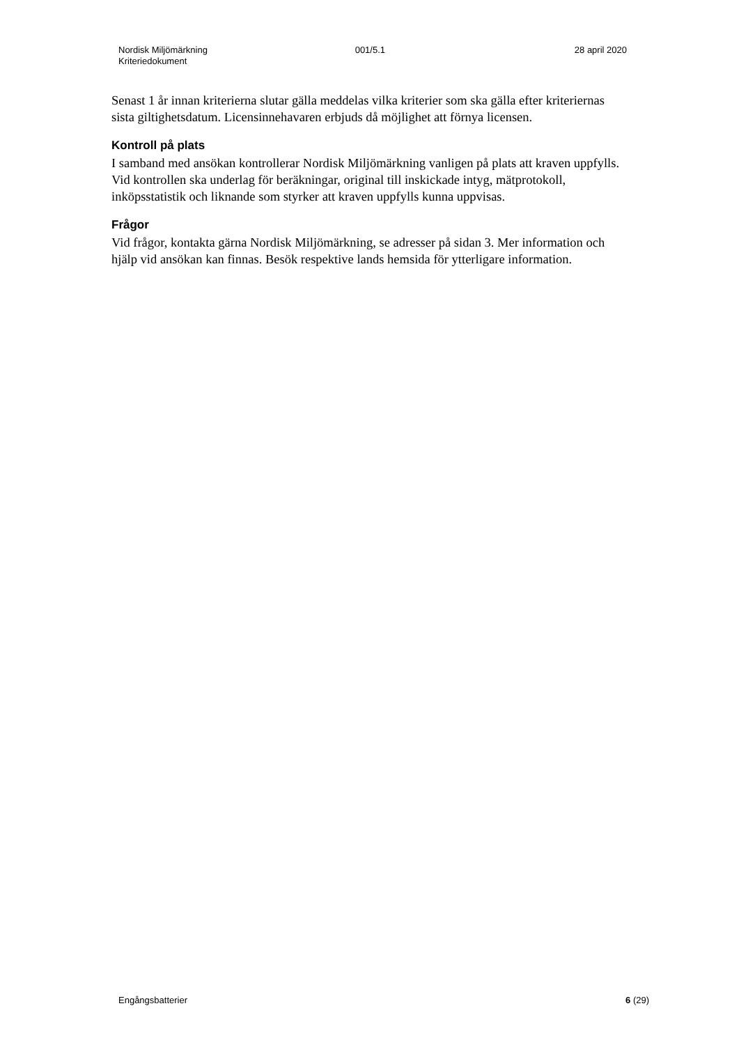Nordisk Miljömärkning
Kriteriedokument
001/5.1 28 april 2020
Senast 1 år innan kriterierna slutar gälla meddelas vilka kriterier som ska gälla efter kriteriernas sista giltighetsdatum. Licensinnehavaren erbjuds då möjlighet att förnya licensen.
Kontroll på plats
I samband med ansökan kontrollerar Nordisk Miljömärkning vanligen på plats att kraven uppfylls. Vid kontrollen ska underlag för beräkningar, original till inskickade intyg, mätprotokoll, inköpsstatistik och liknande som styrker att kraven uppfylls kunna uppvisas.
Frågor
Vid frågor, kontakta gärna Nordisk Miljömärkning, se adresser på sidan 3. Mer information och hjälp vid ansökan kan finnas. Besök respektive lands hemsida för ytterligare information.
Engångsbatterier 6 (29)